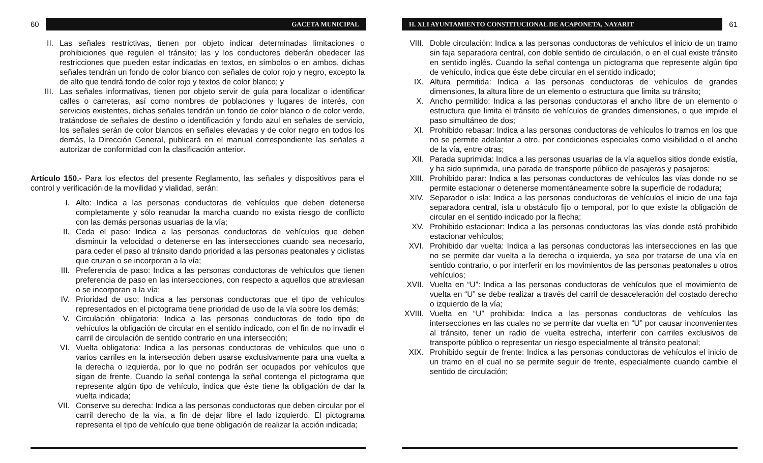60
GACETA MUNICIPAL
II. Las señales restrictivas, tienen por objeto indicar determinadas limitaciones o prohibiciones que regulen el tránsito; las y los conductores deberán obedecer las restricciones que pueden estar indicadas en textos, en símbolos o en ambos, dichas señales tendrán un fondo de color blanco con señales de color rojo y negro, excepto la de alto que tendrá fondo de color rojo y textos de color blanco; y
III. Las señales informativas, tienen por objeto servir de guía para localizar o identificar calles o carreteras, así como nombres de poblaciones y lugares de interés, con servicios existentes, dichas señales tendrán un fondo de color blanco o de color verde, tratándose de señales de destino o identificación y fondo azul en señales de servicio, los señales serán de color blancos en señales elevadas y de color negro en todos los demás, la Dirección General, publicará en el manual correspondiente las señales a autorizar de conformidad con la clasificación anterior.
Artículo 150.- Para los efectos del presente Reglamento, las señales y dispositivos para el control y verificación de la movilidad y vialidad, serán:
I. Alto: Indica a las personas conductoras de vehículos que deben detenerse completamente y sólo reanudar la marcha cuando no exista riesgo de conflicto con las demás personas usuarias de la vía;
II. Ceda el paso: Indica a las personas conductoras de vehículos que deben disminuir la velocidad o detenerse en las intersecciones cuando sea necesario, para ceder el paso al tránsito dando prioridad a las personas peatonales y ciclistas que cruzan o se incorporan a la vía;
III. Preferencia de paso: Indica a las personas conductoras de vehículos que tienen preferencia de paso en las intersecciones, con respecto a aquellos que atraviesan o se incorporan a la vía;
IV. Prioridad de uso: Indica a las personas conductoras que el tipo de vehículos representados en el pictograma tiene prioridad de uso de la vía sobre los demás;
V. Circulación obligatoria: Indica a las personas conductoras de todo tipo de vehículos la obligación de circular en el sentido indicado, con el fin de no invadir el carril de circulación de sentido contrario en una intersección;
VI. Vuelta obligatoria: Indica a las personas conductoras de vehículos que uno o varios carriles en la intersección deben usarse exclusivamente para una vuelta a la derecha o izquierda, por lo que no podrán ser ocupados por vehículos que sigan de frente. Cuando la señal contenga la señal contenga el pictograma que represente algún tipo de vehículo, indica que éste tiene la obligación de dar la vuelta indicada;
VII. Conserve su derecha: Indica a las personas conductoras que deben circular por el carril derecho de la vía, a fin de dejar libre el lado izquierdo. El pictograma representa el tipo de vehículo que tiene obligación de realizar la acción indicada;
H. XLI AYUNTAMIENTO CONSTITUCIONAL DE ACAPONETA, NAYARIT
61
VIII. Doble circulación: Indica a las personas conductoras de vehículos el inicio de un tramo sin faja separadora central, con doble sentido de circulación, o en el cual existe tránsito en sentido inglés. Cuando la señal contenga un pictograma que represente algún tipo de vehículo, indica que éste debe circular en el sentido indicado;
IX. Altura permitida: Indica a las personas conductoras de vehículos de grandes dimensiones, la altura libre de un elemento o estructura que limita su tránsito;
X. Ancho permitido: Indica a las personas conductoras el ancho libre de un elemento o estructura que limita el tránsito de vehículos de grandes dimensiones, o que impide el paso simultáneo de dos;
XI. Prohibido rebasar: Indica a las personas conductoras de vehículos lo tramos en los que no se permite adelantar a otro, por condiciones especiales como visibilidad o el ancho de la vía, entre otras;
XII. Parada suprimida: Indica a las personas usuarias de la vía aquellos sitios donde existía, y ha sido suprimida, una parada de transporte público de pasajeras y pasajeros;
XIII. Prohibido parar: Indica a las personas conductoras de vehículos las vías donde no se permite estacionar o detenerse momentáneamente sobre la superficie de rodadura;
XIV. Separador o isla: Indica a las personas conductoras de vehículos el inicio de una faja separadora central, isla u obstáculo fijo o temporal, por lo que existe la obligación de circular en el sentido indicado por la flecha;
XV. Prohibido estacionar: Indica a las personas conductoras las vías donde está prohibido estacionar vehículos;
XVI. Prohibido dar vuelta: Indica a las personas conductoras las intersecciones en las que no se permite dar vuelta a la derecha o izquierda, ya sea por tratarse de una vía en sentido contrario, o por interferir en los movimientos de las personas peatonales u otros vehículos;
XVII. Vuelta en “U”: Indica a las personas conductoras de vehículos que el movimiento de vuelta en “U” se debe realizar a través del carril de desaceleración del costado derecho o izquierdo de la vía;
XVIII. Vuelta en “U” prohibida: Indica a las personas conductoras de vehículos las intersecciones en las cuales no se permite dar vuelta en “U” por causar inconvenientes al tránsito, tener un radio de vuelta estrecha, interferir con carriles exclusivos de transporte público o representar un riesgo especialmente al tránsito peatonal;
XIX. Prohibido seguir de frente: Indica a las personas conductoras de vehículos el inicio de un tramo en el cual no se permite seguir de frente, especialmente cuando cambie el sentido de circulación;